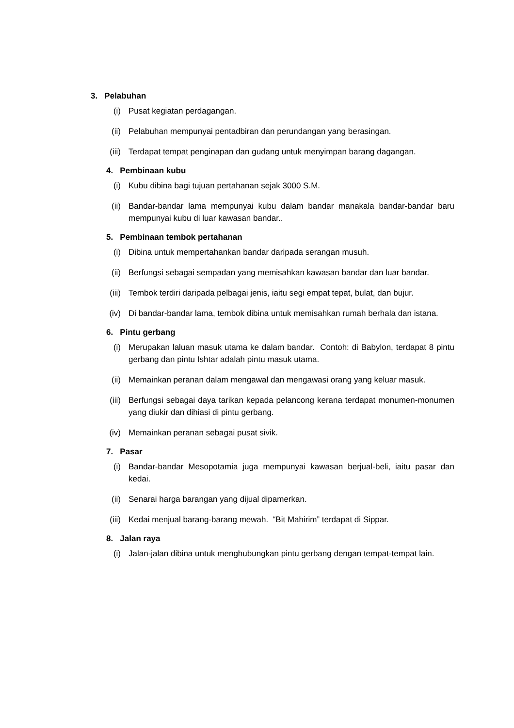3. Pelabuhan
(i) Pusat kegiatan perdagangan.
(ii) Pelabuhan mempunyai pentadbiran dan perundangan yang berasingan.
(iii) Terdapat tempat penginapan dan gudang untuk menyimpan barang dagangan.
4. Pembinaan kubu
(i) Kubu dibina bagi tujuan pertahanan sejak 3000 S.M.
(ii) Bandar-bandar lama mempunyai kubu dalam bandar manakala bandar-bandar baru mempunyai kubu di luar kawasan bandar..
5. Pembinaan tembok pertahanan
(i) Dibina untuk mempertahankan bandar daripada serangan musuh.
(ii) Berfungsi sebagai sempadan yang memisahkan kawasan bandar dan luar bandar.
(iii) Tembok terdiri daripada pelbagai jenis, iaitu segi empat tepat, bulat, dan bujur.
(iv) Di bandar-bandar lama, tembok dibina untuk memisahkan rumah berhala dan istana.
6. Pintu gerbang
(i) Merupakan laluan masuk utama ke dalam bandar. Contoh: di Babylon, terdapat 8 pintu gerbang dan pintu Ishtar adalah pintu masuk utama.
(ii) Memainkan peranan dalam mengawal dan mengawasi orang yang keluar masuk.
(iii) Berfungsi sebagai daya tarikan kepada pelancong kerana terdapat monumen-monumen yang diukir dan dihiasi di pintu gerbang.
(iv) Memainkan peranan sebagai pusat sivik.
7. Pasar
(i) Bandar-bandar Mesopotamia juga mempunyai kawasan berjual-beli, iaitu pasar dan kedai.
(ii) Senarai harga barangan yang dijual dipamerkan.
(iii) Kedai menjual barang-barang mewah. “Bit Mahirim” terdapat di Sippar.
8. Jalan raya
(i) Jalan-jalan dibina untuk menghubungkan pintu gerbang dengan tempat-tempat lain.